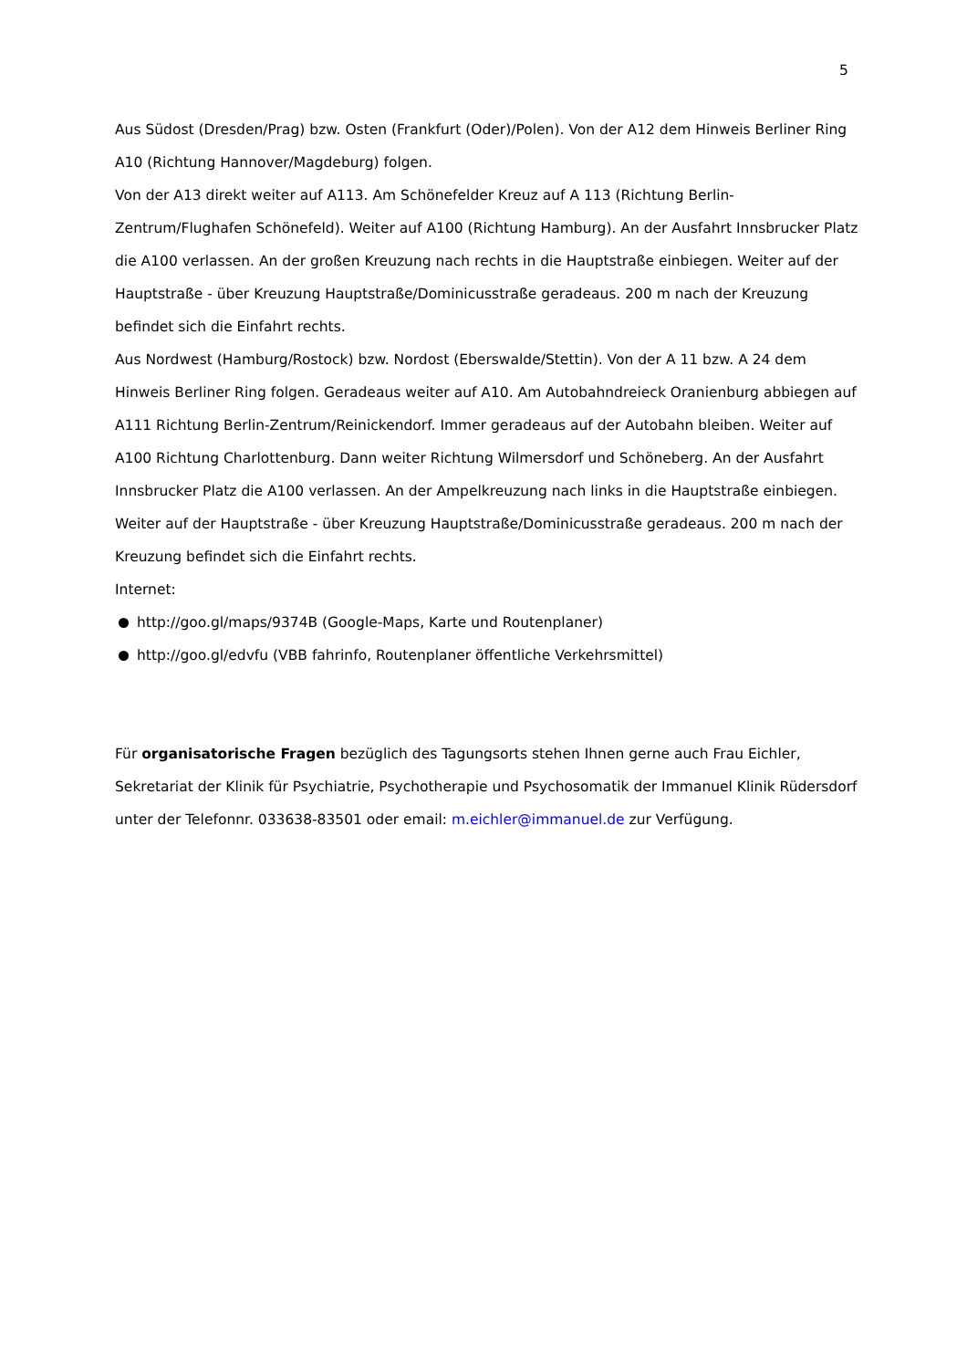5
Aus Südost (Dresden/Prag) bzw. Osten (Frankfurt (Oder)/Polen). Von der A12 dem Hinweis Berliner Ring A10 (Richtung Hannover/Magdeburg) folgen.
Von der A13 direkt weiter auf A113. Am Schönefelder Kreuz auf A 113 (Richtung Berlin-Zentrum/Flughafen Schönefeld). Weiter auf A100 (Richtung Hamburg). An der Ausfahrt Innsbrucker Platz die A100 verlassen. An der großen Kreuzung nach rechts in die Hauptstraße einbiegen. Weiter auf der Hauptstraße - über Kreuzung Hauptstraße/Dominicusstraße geradeaus. 200 m nach der Kreuzung befindet sich die Einfahrt rechts.
Aus Nordwest (Hamburg/Rostock) bzw. Nordost (Eberswalde/Stettin). Von der A 11 bzw. A 24 dem Hinweis Berliner Ring folgen. Geradeaus weiter auf A10. Am Autobahndreieck Oranienburg abbiegen auf A111 Richtung Berlin-Zentrum/Reinickendorf. Immer geradeaus auf der Autobahn bleiben. Weiter auf A100 Richtung Charlottenburg. Dann weiter Richtung Wilmersdorf und Schöneberg. An der Ausfahrt Innsbrucker Platz die A100 verlassen. An der Ampelkreuzung nach links in die Hauptstraße einbiegen. Weiter auf der Hauptstraße - über Kreuzung Hauptstraße/Dominicusstraße geradeaus. 200 m nach der Kreuzung befindet sich die Einfahrt rechts.
Internet:
http://goo.gl/maps/9374B (Google-Maps, Karte und Routenplaner)
http://goo.gl/edvfu (VBB fahrinfo, Routenplaner öffentliche Verkehrsmittel)
Für organisatorische Fragen bezüglich des Tagungsorts stehen Ihnen gerne auch Frau Eichler, Sekretariat der Klinik für Psychiatrie, Psychotherapie und Psychosomatik der Immanuel Klinik Rüdersdorf unter der Telefonnr. 033638-83501 oder email: m.eichler@immanuel.de zur Verfügung.